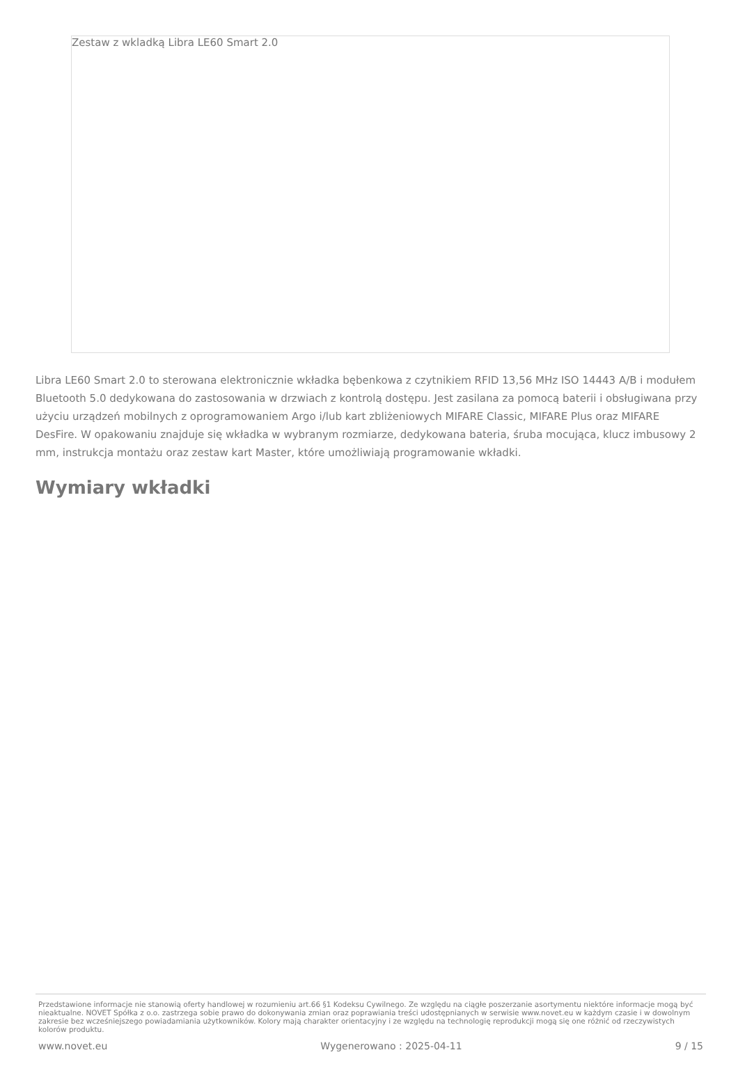Zestaw z wkladką Libra LE60 Smart 2.0
Libra LE60 Smart 2.0 to sterowana elektronicznie wkładka bębenkowa z czytnikiem RFID 13,56 MHz ISO 14443 A/B i modułem Bluetooth 5.0 dedykowana do zastosowania w drzwiach z kontrolą dostępu. Jest zasilana za pomocą baterii i obsługiwana przy użyciu urządzeń mobilnych z oprogramowaniem Argo i/lub kart zbliżeniowych MIFARE Classic, MIFARE Plus oraz MIFARE DesFire. W opakowaniu znajduje się wkładka w wybranym rozmiarze, dedykowana bateria, śruba mocująca, klucz imbusowy 2 mm, instrukcja montażu oraz zestaw kart Master, które umożliwiają programowanie wkładki.
Wymiary wkładki
Przedstawione informacje nie stanowią oferty handlowej w rozumieniu art.66 §1 Kodeksu Cywilnego. Ze względu na ciągłe poszerzanie asortymentu niektóre informacje mogą być nieaktualne. NOVET Spółka z o.o. zastrzega sobie prawo do dokonywania zmian oraz poprawiania treści udostępnianych w serwisie www.novet.eu w każdym czasie i w dowolnym zakresie bez wcześniejszego powiadamiania użytkowników. Kolory mają charakter orientacyjny i ze względu na technologię reprodukcji mogą się one różnić od rzeczywistych kolorów produktu.
www.novet.eu Wygenerowano : 2025-04-11 9 / 15